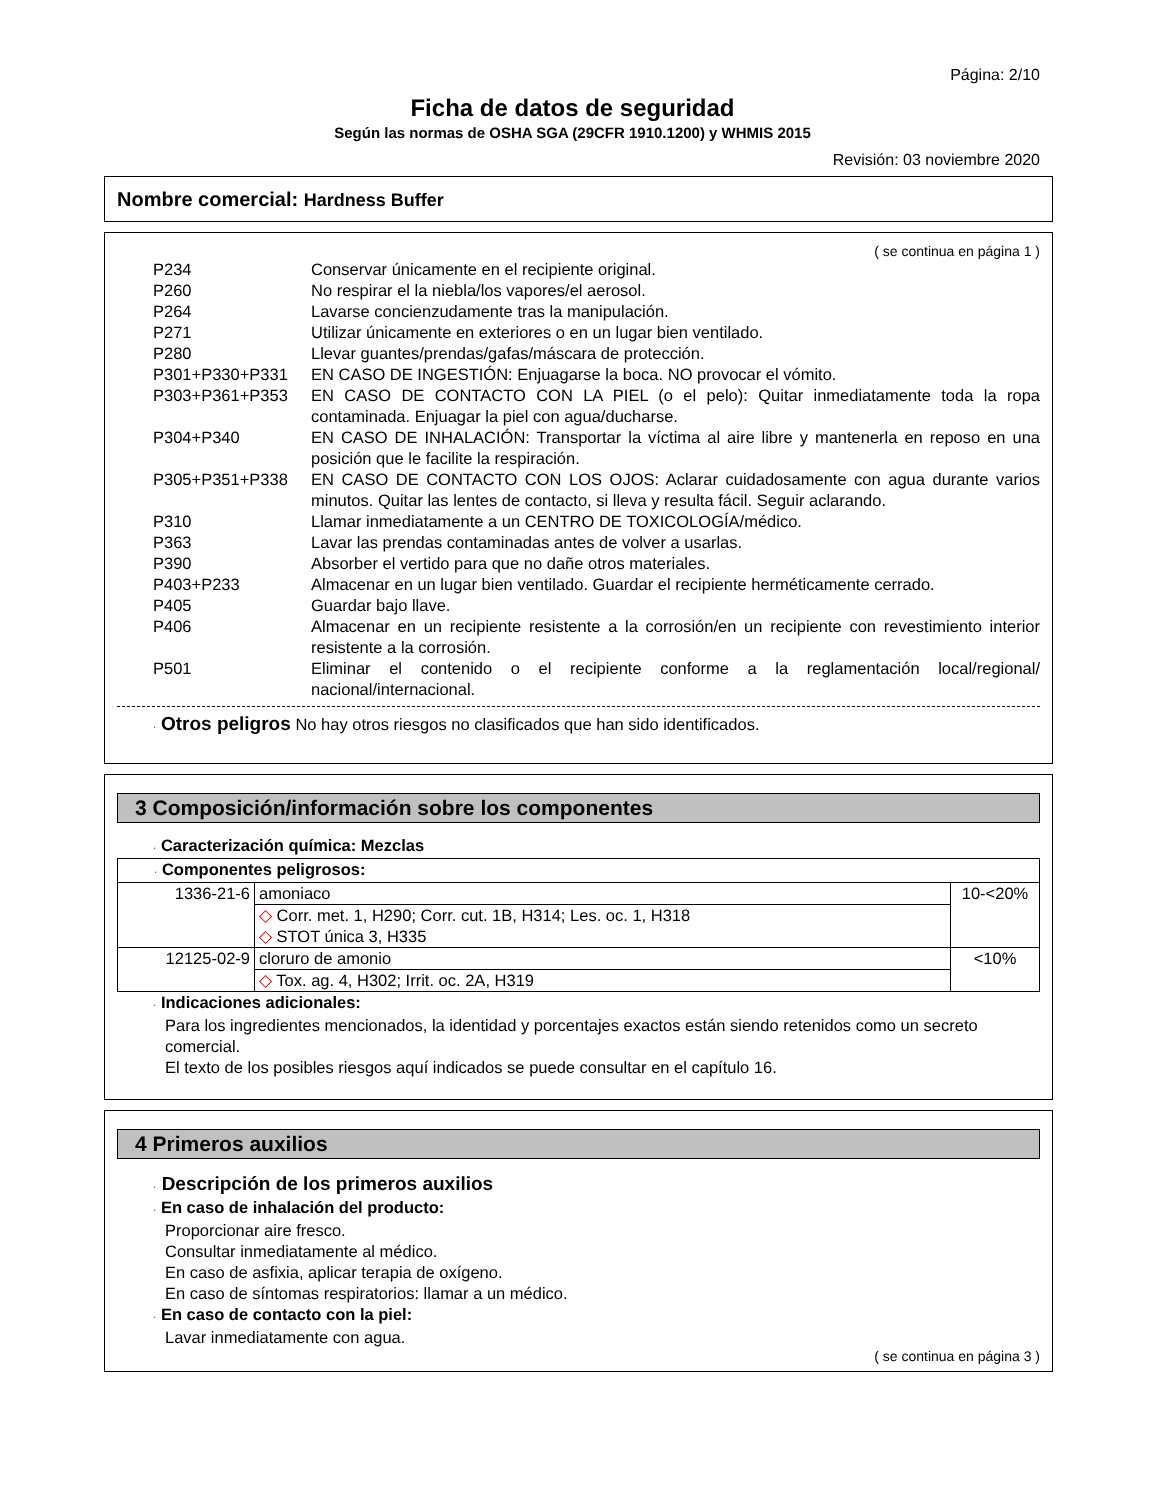Página: 2/10
Ficha de datos de seguridad
Según las normas de OSHA SGA (29CFR 1910.1200) y WHMIS 2015
Revisión: 03 noviembre 2020
Nombre comercial: Hardness Buffer
( se continua en página 1 )
P234 Conservar únicamente en el recipiente original.
P260 No respirar el la niebla/los vapores/el aerosol.
P264 Lavarse concienzudamente tras la manipulación.
P271 Utilizar únicamente en exteriores o en un lugar bien ventilado.
P280 Llevar guantes/prendas/gafas/máscara de protección.
P301+P330+P331 EN CASO DE INGESTIÓN: Enjuagarse la boca. NO provocar el vómito.
P303+P361+P353 EN CASO DE CONTACTO CON LA PIEL (o el pelo): Quitar inmediatamente toda la ropa contaminada. Enjuagar la piel con agua/ducharse.
P304+P340 EN CASO DE INHALACIÓN: Transportar la víctima al aire libre y mantenerla en reposo en una posición que le facilite la respiración.
P305+P351+P338 EN CASO DE CONTACTO CON LOS OJOS: Aclarar cuidadosamente con agua durante varios minutos. Quitar las lentes de contacto, si lleva y resulta fácil. Seguir aclarando.
P310 Llamar inmediatamente a un CENTRO DE TOXICOLOGÍA/médico.
P363 Lavar las prendas contaminadas antes de volver a usarlas.
P390 Absorber el vertido para que no dañe otros materiales.
P403+P233 Almacenar en un lugar bien ventilado. Guardar el recipiente herméticamente cerrado.
P405 Guardar bajo llave.
P406 Almacenar en un recipiente resistente a la corrosión/en un recipiente con revestimiento interior resistente a la corrosión.
P501 Eliminar el contenido o el recipiente conforme a la reglamentación local/regional/ nacional/internacional.
· Otros peligros No hay otros riesgos no clasificados que han sido identificados.
3 Composición/información sobre los componentes
· Caracterización química: Mezclas
| · Componentes peligrosos: | | |
| 1336-21-6 | amoniaco | 10-<20% |
| | ◇ Corr. met. 1, H290; Corr. cut. 1B, H314; Les. oc. 1, H318 ◇ STOT única 3, H335 | |
| 12125-02-9 | cloruro de amonio | <10% |
| | ◇ Tox. ag. 4, H302; Irrit. oc. 2A, H319 | |
· Indicaciones adicionales:
Para los ingredientes mencionados, la identidad y porcentajes exactos están siendo retenidos como un secreto comercial.
El texto de los posibles riesgos aquí indicados se puede consultar en el capítulo 16.
4 Primeros auxilios
· Descripción de los primeros auxilios
· En caso de inhalación del producto:
Proporcionar aire fresco.
Consultar inmediatamente al médico.
En caso de asfixia, aplicar terapia de oxígeno.
En caso de síntomas respiratorios: llamar a un médico.
· En caso de contacto con la piel:
Lavar inmediatamente con agua.
( se continua en página 3 )